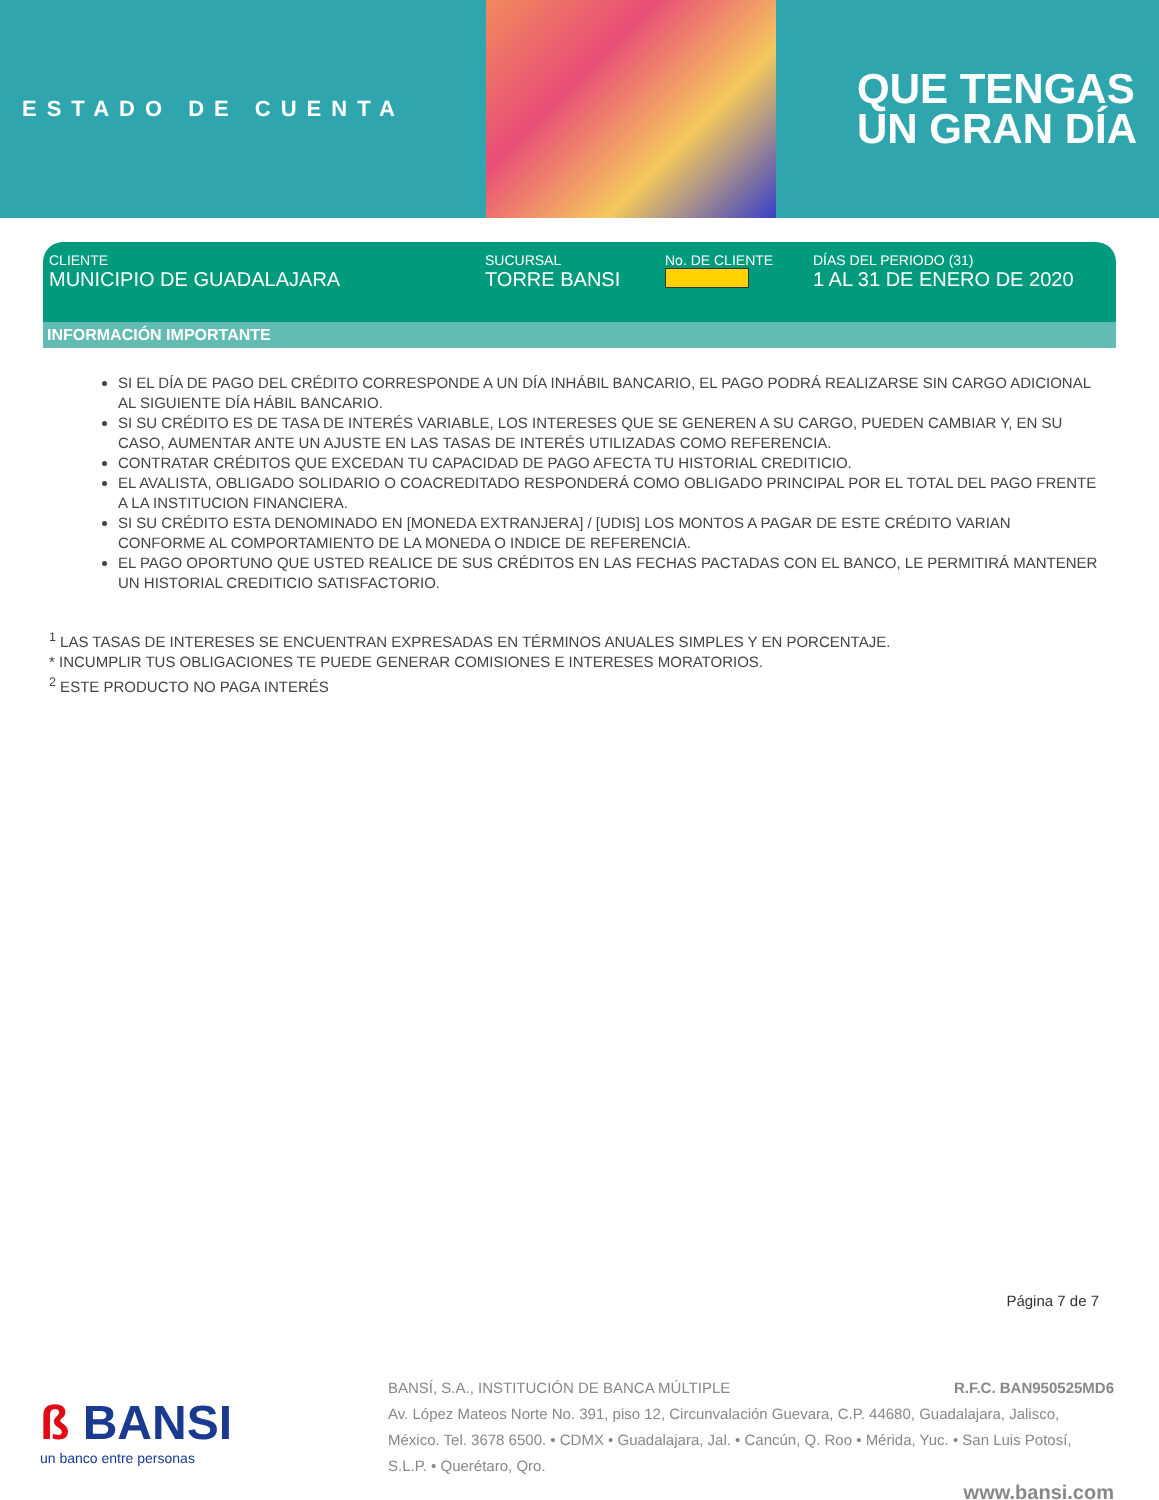ESTADO DE CUENTA
QUE TENGAS
UN GRAN DÍA
CLIENTE
MUNICIPIO DE GUADALAJARA
SUCURSAL
TORRE BANSI
No. DE CLIENTE DÍAS DEL PERIODO (31)
1 AL 31 DE ENERO DE 2020
INFORMACIÓN IMPORTANTE
SI EL DÍA DE PAGO DEL CRÉDITO CORRESPONDE A UN DÍA INHÁBIL BANCARIO, EL PAGO PODRÁ REALIZARSE SIN CARGO ADICIONAL AL SIGUIENTE DÍA HÁBIL BANCARIO.
SI SU CRÉDITO ES DE TASA DE INTERÉS VARIABLE, LOS INTERESES QUE SE GENEREN A SU CARGO, PUEDEN CAMBIAR Y, EN SU CASO, AUMENTAR ANTE UN AJUSTE EN LAS TASAS DE INTERÉS UTILIZADAS COMO REFERENCIA.
CONTRATAR CRÉDITOS QUE EXCEDAN TU CAPACIDAD DE PAGO AFECTA TU HISTORIAL CREDITICIO.
EL AVALISTA, OBLIGADO SOLIDARIO O COACREDITADO RESPONDERÁ COMO OBLIGADO PRINCIPAL POR EL TOTAL DEL PAGO FRENTE A LA INSTITUCION FINANCIERA.
SI SU CRÉDITO ESTA DENOMINADO EN [MONEDA EXTRANJERA] / [UDIS] LOS MONTOS A PAGAR DE ESTE CRÉDITO VARIAN CONFORME AL COMPORTAMIENTO DE LA MONEDA O INDICE DE REFERENCIA.
EL PAGO OPORTUNO QUE USTED REALICE DE SUS CRÉDITOS EN LAS FECHAS PACTADAS CON EL BANCO, LE PERMITIRÁ MANTENER UN HISTORIAL CREDITICIO SATISFACTORIO.
<sup>1</sup> LAS TASAS DE INTERESES SE ENCUENTRAN EXPRESADAS EN TÉRMINOS ANUALES SIMPLES Y EN PORCENTAJE.
* INCUMPLIR TUS OBLIGACIONES TE PUEDE GENERAR COMISIONES E INTERESES MORATORIOS.
<sup>2</sup> ESTE PRODUCTO NO PAGA INTERÉS
Página 7 de 7
ß BANSI
un banco entre personas
BANSÍ, S.A., INSTITUCIÓN DE BANCA MÚLTIPLE R.F.C. BAN950525MD6
Av. López Mateos Norte No. 391, piso 12, Circunvalación Guevara, C.P. 44680, Guadalajara, Jalisco, México. Tel. 3678 6500. • CDMX • Guadalajara, Jal. • Cancún, Q. Roo • Mérida, Yuc. • San Luis Potosí, S.L.P. • Querétaro, Qro.
www.bansi.com